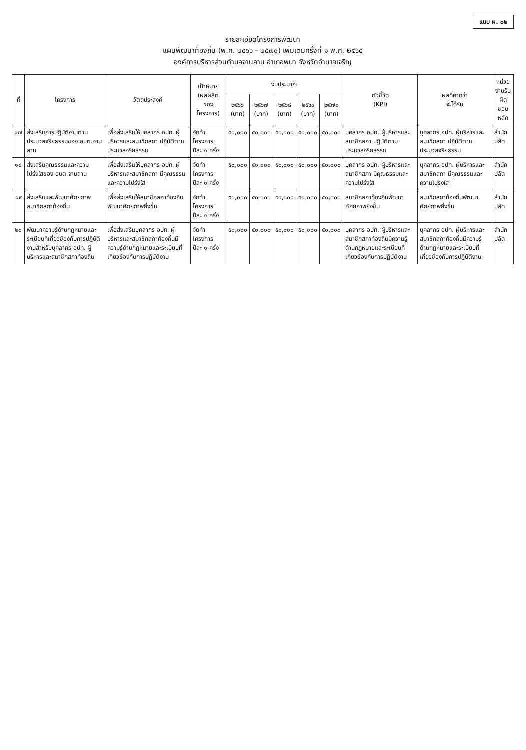แบบ ผ. ๐๒
รายละเอียดโครงการพัฒนา
แผนพัฒนาท้องถิ่น (พ.ศ. ๒๕๖๖ – ๒๕๗๐) เพิ่มเติมครั้งที่ ๑ พ.ศ. ๒๕๖๕
องค์การบริหารส่วนตำบลจานลาน อำเภอพนา จังหวัดอำนาจเจริญ
| ที่ | โครงการ | วัตถุประสงค์ | เป้าหมาย (ผลผลิตของโครงการ) | งบประมาณ | | | | | ตัวชี้วัด (KPI) | ผลที่คาดว่า จะได้รับ | หน่วยงานรับ ผิด ชอบหลัก |
| --- | --- | --- | --- | --- | --- | --- | --- | --- | --- | --- | --- |
| | | | | ๒๕๖๖ (บาท) | ๒๕๖๗ (บาท) | ๒๕๖๘ (บาท) | ๒๕๖๙ (บาท) | ๒๕๗๐ (บาท) | | | |
| ๑๗ | ส่งเสริมการปฏิบัติงานตามประมวลจริยธรรมของ อบต.จานลาน | เพื่อส่งเสริมให้บุคลากร อปท. ผู้บริหารและสมาชิกสภา ปฏิบัติตามประมวลจริยธรรม | จัดทำโครงการ ปีละ ๑ ครั้ง | ๕๐,๐๐๐ | ๕๐,๐๐๐ | ๕๐,๐๐๐ | ๕๐,๐๐๐ | ๕๐,๐๐๐ | บุคลากร อปท. ผู้บริหารและสมาชิกสภา ปฏิบัติตามประมวลจริยธรรม | บุคลากร อปท. ผู้บริหารและสมาชิกสภา ปฏิบัติตามประมวลจริยธรรม | สำนักปลัด |
| ๑๘ | ส่งเสริมคุณธรรมและความโปร่งใสของ อบต.จานลาน | เพื่อส่งเสริมให้บุคลากร อปท. ผู้บริหารและสมาชิกสภา มีคุณธรรมและความโปร่งใส | จัดทำโครงการ ปีละ ๑ ครั้ง | ๕๐,๐๐๐ | ๕๐,๐๐๐ | ๕๐,๐๐๐ | ๕๐,๐๐๐ | ๕๐,๐๐๐ | บุคลากร อปท. ผู้บริหารและสมาชิกสภา มีคุณธรรมและความโปร่งใส | บุคลากร อปท. ผู้บริหารและสมาชิกสภา มีคุณธรรมและความโปร่งใส | สำนักปลัด |
| ๑๙ | ส่งเสริมและพัฒนาศักยภาพสมาชิกสภาท้องถิ่น | เพื่อส่งเสริมให้สมาชิกสภาท้องถิ่นพัฒนาศักยภาพยิ่งขึ้น | จัดทำโครงการ ปีละ ๑ ครั้ง | ๕๐,๐๐๐ | ๕๐,๐๐๐ | ๕๐,๐๐๐ | ๕๐,๐๐๐ | ๕๐,๐๐๐ | สมาชิกสภาท้องถิ่นพัฒนาศักยภาพยิ่งขึ้น | สมาชิกสภาท้องถิ่นพัฒนาศักยภาพยิ่งขึ้น | สำนักปลัด |
| ๒๐ | พัฒนาความรู้ด้านกฎหมายและระเบียบที่เกี่ยวข้องกับการปฏิบัติงานสำหรับบุคลากร อปท. ผู้บริหารและสมาชิกสภาท้องถิ่น | เพื่อส่งเสริมบุคลากร อปท. ผู้บริหารและสมาชิกสภาท้องถิ่นมีความรู้ด้านกฎหมายและระเบียบที่เกี่ยวข้องกับการปฏิบัติงาน | จัดทำโครงการ ปีละ ๑ ครั้ง | ๕๐,๐๐๐ | ๕๐,๐๐๐ | ๕๐,๐๐๐ | ๕๐,๐๐๐ | ๕๐,๐๐๐ | บุคลากร อปท. ผู้บริหารและสมาชิกสภาท้องถิ่นมีความรู้ด้านกฎหมายและระเบียบที่เกี่ยวข้องกับการปฏิบัติงาน | บุคลากร อปท. ผู้บริหารและสมาชิกสภาท้องถิ่นมีความรู้ด้านกฎหมายและระเบียบที่เกี่ยวข้องกับการปฏิบัติงาน | สำนักปลัด |